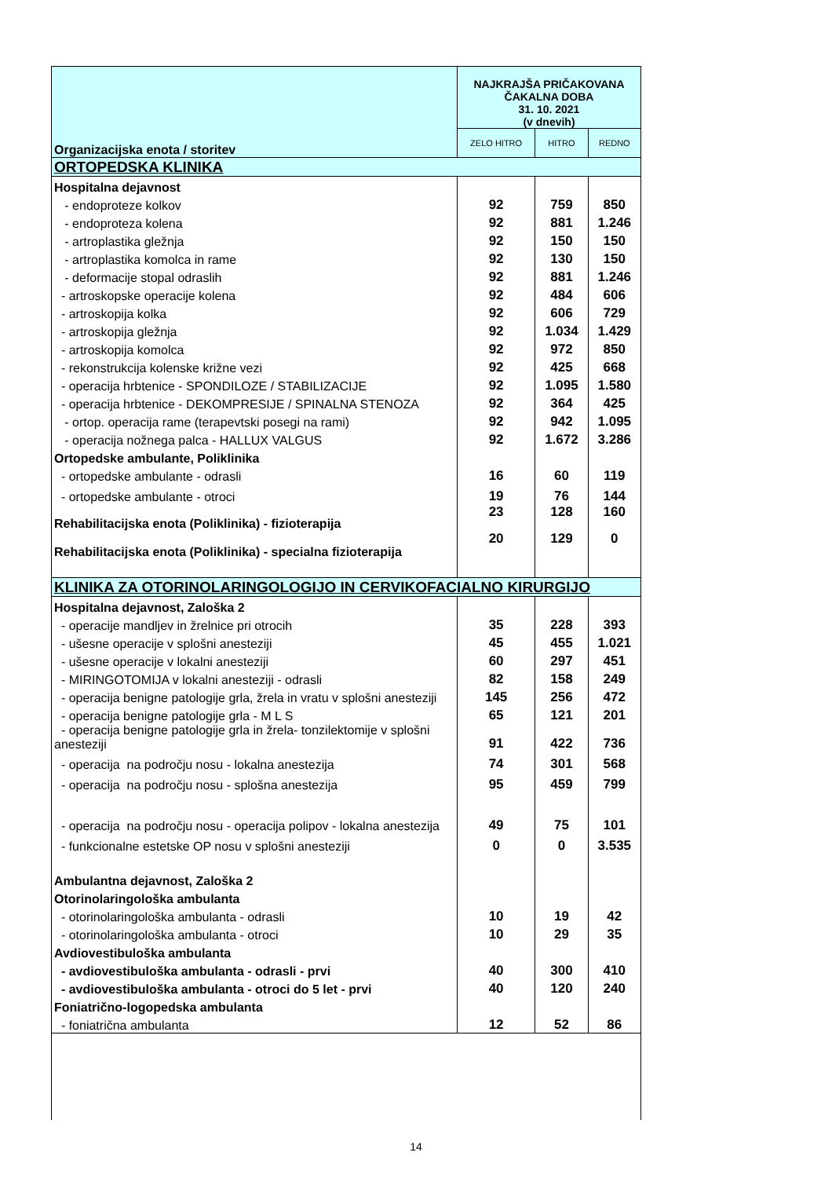| Organizacijska enota / storitev | NAJKRAJŠA PRIČAKOVANA ČAKALNA DOBA 31. 10. 2021 (v dnevih) | | |
| --- | --- | --- | --- |
| | ZELO HITRO | HITRO | REDNO |
| ORTOPEDSKA KLINIKA | | | |
| Hospitalna dejavnost | | | |
| - endoproteze kolkov | 92 | 759 | 850 |
| - endoproteza kolena | 92 | 881 | 1.246 |
| - artroplastika gležnja | 92 | 150 | 150 |
| - artroplastika komolca in rame | 92 | 130 | 150 |
| - deformacije stopal odraslih | 92 | 881 | 1.246 |
| - artroskopske operacije kolena | 92 | 484 | 606 |
| - artroskopija kolka | 92 | 606 | 729 |
| - artroskopija gležnja | 92 | 1.034 | 1.429 |
| - artroskopija komolca | 92 | 972 | 850 |
| - rekonstrukcija kolenske križne vezi | 92 | 425 | 668 |
| - operacija hrbtenice - SPONDILOZE / STABILIZACIJE | 92 | 1.095 | 1.580 |
| - operacija hrbtenice - DEKOMPRESIJE / SPINALNA STENOZA | 92 | 364 | 425 |
| - ortop. operacija rame (terapevtski posegi na rami) | 92 | 942 | 1.095 |
| - operacija nožnega palca - HALLUX VALGUS | 92 | 1.672 | 3.286 |
| Ortopedske ambulante, Poliklinika | | | |
| - ortopedske ambulante - odrasli | 16 | 60 | 119 |
| - ortopedske ambulante - otroci | 19 | 76 | 144 |
| Rehabilitacijska enota (Poliklinika) - fizioterapija | 23 | 128 | 160 |
| Rehabilitacijska enota (Poliklinika) - specialna fizioterapija | 20 | 129 | 0 |
| KLINIKA ZA OTORINOLARINGOLOGIJO IN CERVIKOFACIALNO KIRURGIJO | | | |
| Hospitalna dejavnost, Zaloška 2 | | | |
| - operacije mandljev in žrelnice pri otrocih | 35 | 228 | 393 |
| - ušesne operacije v splošni anesteziji | 45 | 455 | 1.021 |
| - ušesne operacije v lokalni anesteziji | 60 | 297 | 451 |
| - MIRINGOTOMIJA v lokalni anesteziji - odrasli | 82 | 158 | 249 |
| - operacija benigne patologije grla, žrela in vratu v splošni anesteziji | 145 | 256 | 472 |
| - operacija benigne patologije grla - M L S | 65 | 121 | 201 |
| - operacija benigne patologije grla in žrela- tonzilektomije v splošni anesteziji | 91 | 422 | 736 |
| - operacija na področju nosu - lokalna anestezija | 74 | 301 | 568 |
| - operacija na področju nosu - splošna anestezija | 95 | 459 | 799 |
| - operacija na področju nosu - operacija polipov - lokalna anestezija | 49 | 75 | 101 |
| - funkcionalne estetske OP nosu v splošni anesteziji | 0 | 0 | 3.535 |
| Ambulantna dejavnost, Zaloška 2 | | | |
| Otorinolaringološka ambulanta | | | |
| - otorinolaringološka ambulanta - odrasli | 10 | 19 | 42 |
| - otorinolaringološka ambulanta - otroci | 10 | 29 | 35 |
| Avdiovestibuloška ambulanta | | | |
| - avdiovestibuloška ambulanta - odrasli - prvi | 40 | 300 | 410 |
| - avdiovestibuloška ambulanta - otroci do 5 let - prvi | 40 | 120 | 240 |
| Foniatrično-logopedska ambulanta | | | |
| - foniatrična ambulanta | 12 | 52 | 86 |
14